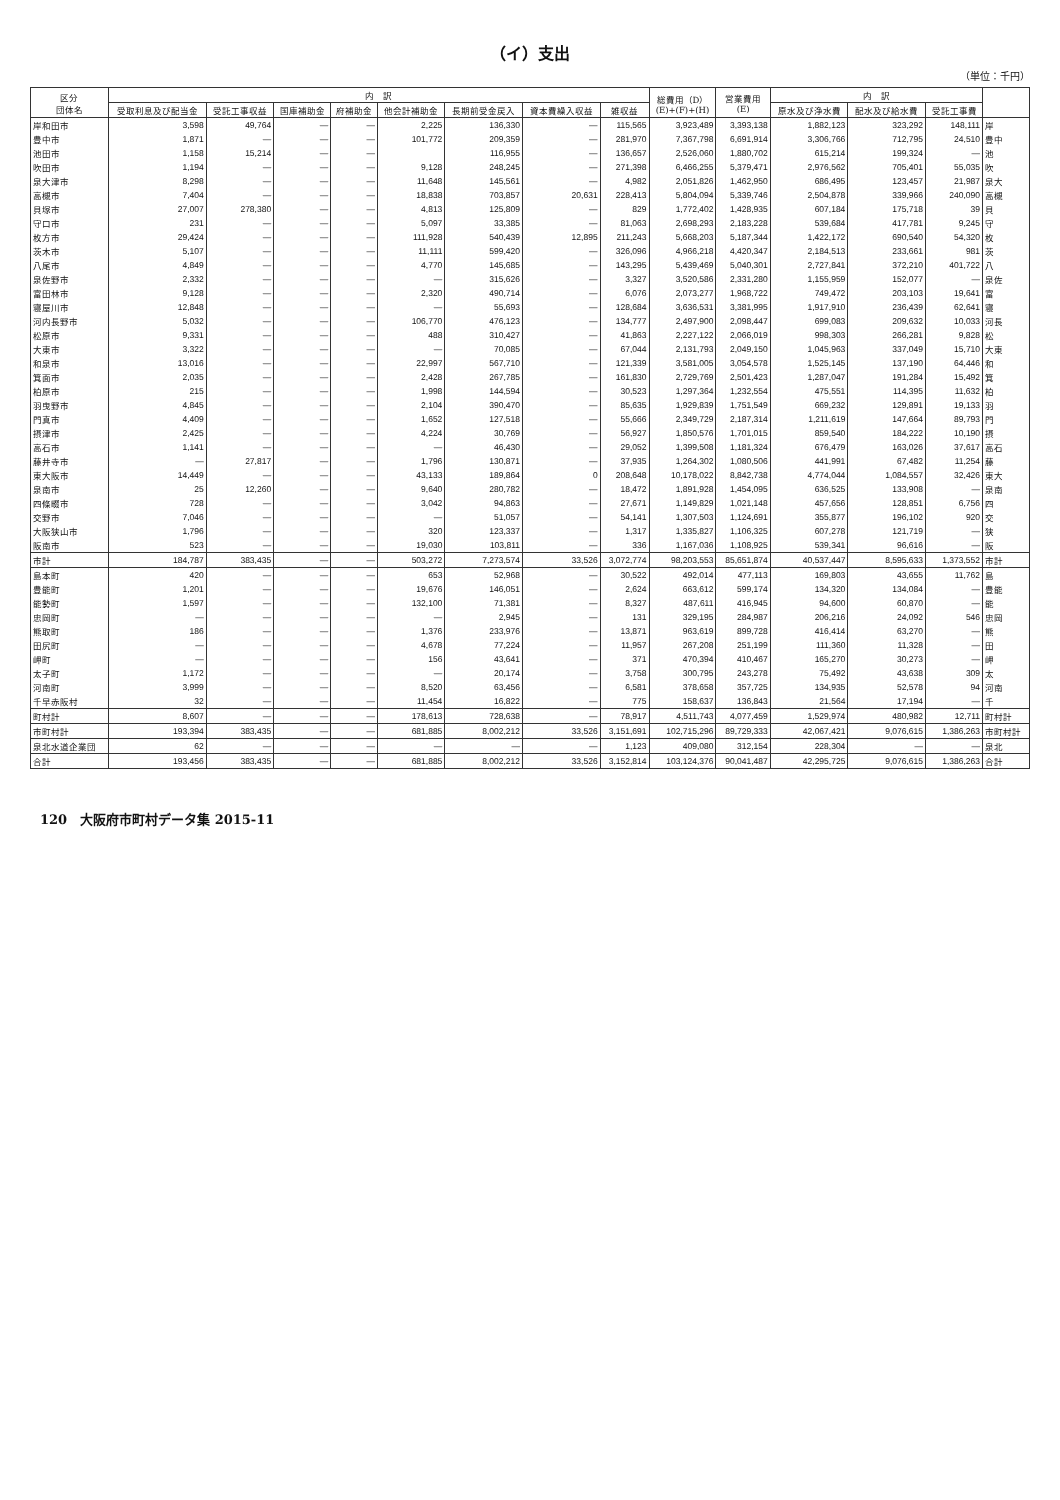（イ）支出
（単位：千円）
| 区分 団体名 | 内 訳 | | | | | | | | 総費用（D） (E)+(F)+(H) | 営業費用 (E) | 内 訳 | | | |
| --- | --- | --- | --- | --- | --- | --- | --- | --- | --- | --- | --- | --- | --- | --- |
| | 受取利息及び配当金 | 受託工事収益 | 国庫補助金 | 府補助金 | 他会計補助金 | 長期前受金戻入 | 資本費繰入収益 | 雑収益 | | | 原水及び浄水費 | 配水及び給水費 | 受託工事費 | |
| 岸和田市 | 3,598 | 49,764 | — | — | 2,225 | 136,330 | — | 115,565 | 3,923,489 | 3,393,138 | 1,882,123 | 323,292 | 148,111 | 岸 |
| 豊中市 | 1,871 | — | — | — | 101,772 | 209,359 | — | 281,970 | 7,367,798 | 6,691,914 | 3,306,766 | 712,795 | 24,510 | 豊中 |
| 池田市 | 1,158 | 15,214 | — | — | | 116,955 | — | 136,657 | 2,526,060 | 1,880,702 | 615,214 | 199,324 | — | 池 |
| 吹田市 | 1,194 | — | — | — | 9,128 | 248,245 | — | 271,398 | 6,466,255 | 5,379,471 | 2,976,562 | 705,401 | 55,035 | 吹 |
| 泉大津市 | 8,298 | — | — | — | 11,648 | 145,561 | — | 4,982 | 2,051,826 | 1,462,950 | 686,495 | 123,457 | 21,987 | 泉大 |
| 高槻市 | 7,404 | — | — | — | 18,838 | 703,857 | 20,631 | 228,413 | 5,804,094 | 5,339,746 | 2,504,878 | 339,966 | 240,090 | 高槻 |
| 貝塚市 | 27,007 | 278,380 | — | — | 4,813 | 125,809 | — | 829 | 1,772,402 | 1,428,935 | 607,184 | 175,718 | 39 | 貝 |
| 守口市 | 231 | — | — | — | 5,097 | 33,385 | — | 81,063 | 2,698,293 | 2,183,228 | 539,684 | 417,781 | 9,245 | 守 |
| 枚方市 | 29,424 | — | — | — | 111,928 | 540,439 | 12,895 | 211,243 | 5,668,203 | 5,187,344 | 1,422,172 | 690,540 | 54,320 | 枚 |
| 茨木市 | 5,107 | — | — | — | 11,111 | 599,420 | — | 326,096 | 4,966,218 | 4,420,347 | 2,184,513 | 233,661 | 981 | 茨 |
| 八尾市 | 4,849 | — | — | — | 4,770 | 145,685 | — | 143,295 | 5,439,469 | 5,040,301 | 2,727,841 | 372,210 | 401,722 | 八 |
| 泉佐野市 | 2,332 | — | — | — | — | 315,626 | — | 3,327 | 3,520,586 | 2,331,280 | 1,155,959 | 152,077 | — | 泉佐 |
| 富田林市 | 9,128 | — | — | — | 2,320 | 490,714 | — | 6,076 | 2,073,277 | 1,968,722 | 749,472 | 203,103 | 19,641 | 富 |
| 寝屋川市 | 12,848 | — | — | — | — | 55,693 | — | 128,684 | 3,636,531 | 3,381,995 | 1,917,910 | 236,439 | 62,641 | 寝 |
| 河内長野市 | 5,032 | — | — | — | 106,770 | 476,123 | — | 134,777 | 2,497,900 | 2,098,447 | 699,083 | 209,632 | 10,033 | 河長 |
| 松原市 | 9,331 | — | — | — | 488 | 310,427 | — | 41,863 | 2,227,122 | 2,066,019 | 998,303 | 266,281 | 9,828 | 松 |
| 大東市 | 3,322 | — | — | — | — | 70,085 | — | 67,044 | 2,131,793 | 2,049,150 | 1,045,963 | 337,049 | 15,710 | 大東 |
| 和泉市 | 13,016 | — | — | — | 22,997 | 567,710 | — | 121,339 | 3,581,005 | 3,054,578 | 1,525,145 | 137,190 | 64,446 | 和 |
| 箕面市 | 2,035 | — | — | — | 2,428 | 267,785 | — | 161,830 | 2,729,769 | 2,501,423 | 1,287,047 | 191,284 | 15,492 | 箕 |
| 柏原市 | 215 | — | — | — | 1,998 | 144,594 | — | 30,523 | 1,297,364 | 1,232,554 | 475,551 | 114,395 | 11,632 | 柏 |
| 羽曳野市 | 4,845 | — | — | — | 2,104 | 390,470 | — | 85,635 | 1,929,839 | 1,751,549 | 669,232 | 129,891 | 19,133 | 羽 |
| 門真市 | 4,409 | — | — | — | 1,652 | 127,518 | — | 55,666 | 2,349,729 | 2,187,314 | 1,211,619 | 147,664 | 89,793 | 門 |
| 摂津市 | 2,425 | — | — | — | 4,224 | 30,769 | — | 56,927 | 1,850,576 | 1,701,015 | 859,540 | 184,222 | 10,190 | 摂 |
| 高石市 | 1,141 | — | — | — | — | 46,430 | — | 29,052 | 1,399,508 | 1,181,324 | 676,479 | 163,026 | 37,617 | 高石 |
| 藤井寺市 | — | 27,817 | — | — | 1,796 | 130,871 | — | 37,935 | 1,264,302 | 1,080,506 | 441,991 | 67,482 | 11,254 | 藤 |
| 東大阪市 | 14,449 | — | — | — | 43,133 | 189,864 | 0 | 208,648 | 10,178,022 | 8,842,738 | 4,774,044 | 1,084,557 | 32,426 | 東大 |
| 泉南市 | 25 | 12,260 | — | — | 9,640 | 280,782 | — | 18,472 | 1,891,928 | 1,454,095 | 636,525 | 133,908 | — | 泉南 |
| 四條畷市 | 728 | — | — | — | 3,042 | 94,863 | — | 27,671 | 1,149,829 | 1,021,148 | 457,656 | 128,851 | 6,756 | 四 |
| 交野市 | 7,046 | — | — | — | — | 51,057 | — | 54,141 | 1,307,503 | 1,124,691 | 355,877 | 196,102 | 920 | 交 |
| 大阪狭山市 | 1,796 | — | — | — | 320 | 123,337 | — | 1,317 | 1,335,827 | 1,106,325 | 607,278 | 121,719 | — | 狭 |
| 阪南市 | 523 | — | — | — | 19,030 | 103,811 | — | 336 | 1,167,036 | 1,108,925 | 539,341 | 96,616 | — | 阪 |
| 市計 | 184,787 | 383,435 | — | — | 503,272 | 7,273,574 | 33,526 | 3,072,774 | 98,203,553 | 85,651,874 | 40,537,447 | 8,595,633 | 1,373,552 | 市計 |
| 島本町 | 420 | — | — | — | 653 | 52,968 | — | 30,522 | 492,014 | 477,113 | 169,803 | 43,655 | 11,762 | 島 |
| 豊能町 | 1,201 | — | — | — | 19,676 | 146,051 | — | 2,624 | 663,612 | 599,174 | 134,320 | 134,084 | — | 豊能 |
| 能勢町 | 1,597 | — | — | — | 132,100 | 71,381 | — | 8,327 | 487,611 | 416,945 | 94,600 | 60,870 | — | 能 |
| 忠岡町 | — | — | — | — | — | 2,945 | — | 131 | 329,195 | 284,987 | 206,216 | 24,092 | 546 | 忠岡 |
| 熊取町 | 186 | — | — | — | 1,376 | 233,976 | — | 13,871 | 963,619 | 899,728 | 416,414 | 63,270 | — | 熊 |
| 田尻町 | — | — | — | — | 4,678 | 77,224 | — | 11,957 | 267,208 | 251,199 | 111,360 | 11,328 | — | 田 |
| 岬町 | — | — | — | — | 156 | 43,641 | — | 371 | 470,394 | 410,467 | 165,270 | 30,273 | — | 岬 |
| 太子町 | 1,172 | — | — | — | — | 20,174 | — | 3,758 | 300,795 | 243,278 | 75,492 | 43,638 | 309 | 太 |
| 河南町 | 3,999 | — | — | — | 8,520 | 63,456 | — | 6,581 | 378,658 | 357,725 | 134,935 | 52,578 | 94 | 河南 |
| 千早赤阪村 | 32 | — | — | — | 11,454 | 16,822 | — | 775 | 158,637 | 136,843 | 21,564 | 17,194 | — | 千 |
| 町村計 | 8,607 | — | — | — | 178,613 | 728,638 | — | 78,917 | 4,511,743 | 4,077,459 | 1,529,974 | 480,982 | 12,711 | 町村計 |
| 市町村計 | 193,394 | 383,435 | — | — | 681,885 | 8,002,212 | 33,526 | 3,151,691 | 102,715,296 | 89,729,333 | 42,067,421 | 9,076,615 | 1,386,263 | 市町村計 |
| 泉北水道企業団 | 62 | — | — | — | — | — | — | 1,123 | 409,080 | 312,154 | 228,304 | — | — | 泉北 |
| 合計 | 193,456 | 383,435 | — | — | 681,885 | 8,002,212 | 33,526 | 3,152,814 | 103,124,376 | 90,041,487 | 42,295,725 | 9,076,615 | 1,386,263 | 合計 |
120　大阪府市町村データ集 2015-11